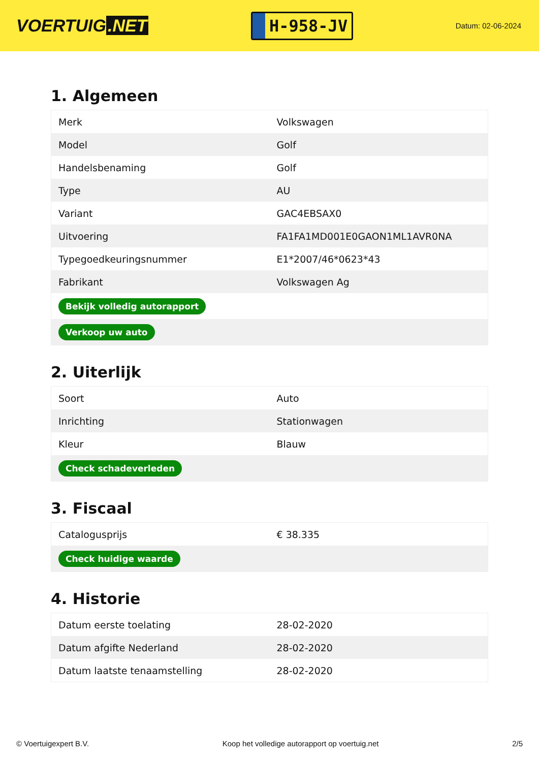VOERTUIG.NET
H-958-JV
Datum: 02-06-2024
1. Algemeen
| Merk | Volkswagen |
| Model | Golf |
| Handelsbenaming | Golf |
| Type | AU |
| Variant | GAC4EBSAX0 |
| Uitvoering | FA1FA1MD001E0GAON1ML1AVR0NA |
| Typegoedkeuringsnummer | E1*2007/46*0623*43 |
| Fabrikant | Volkswagen Ag |
| Bekijk volledig autorapport | |
| Verkoop uw auto | |
2. Uiterlijk
| Soort | Auto |
| Inrichting | Stationwagen |
| Kleur | Blauw |
| Check schadeverleden | |
3. Fiscaal
| Catalogusprijs | € 38.335 |
| Check huidige waarde | |
4. Historie
| Datum eerste toelating | 28-02-2020 |
| Datum afgifte Nederland | 28-02-2020 |
| Datum laatste tenaamstelling | 28-02-2020 |
© Voertuigexpert B.V. Koop het volledige autorapport op voertuig.net 2/5